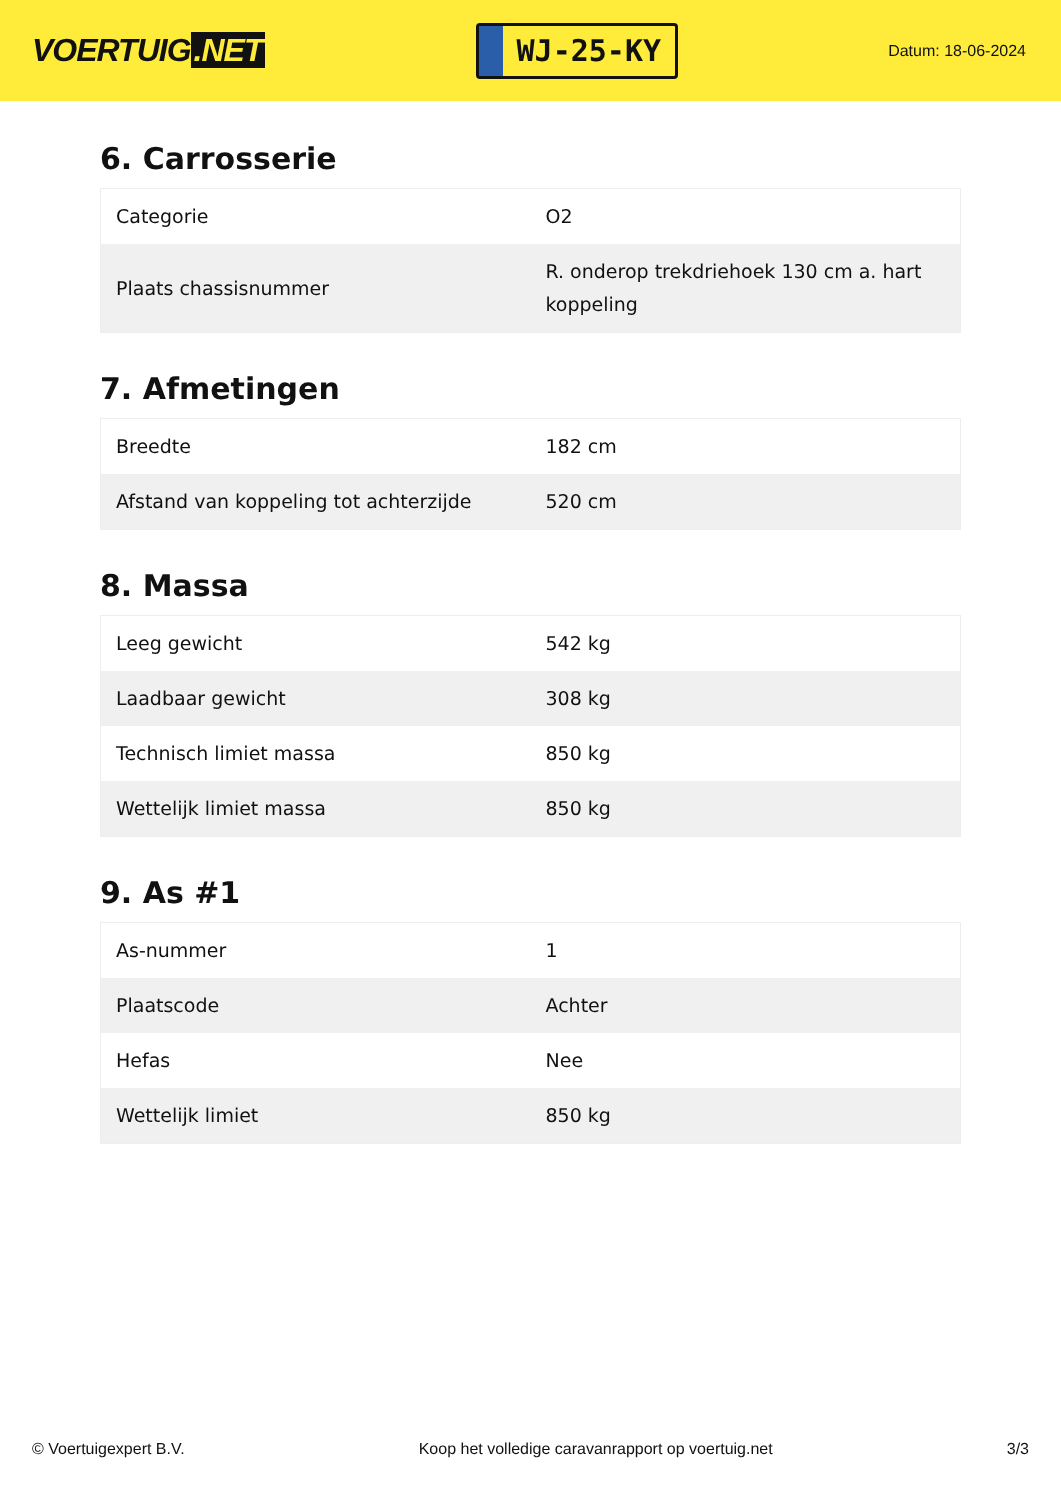VOERTUIG.NET
WJ-25-KY
Datum: 18-06-2024
6. Carrosserie
| Categorie | O2 |
| Plaats chassisnummer | R. onderop trekdriehoek 130 cm a. hart koppeling |
7. Afmetingen
| Breedte | 182 cm |
| Afstand van koppeling tot achterzijde | 520 cm |
8. Massa
| Leeg gewicht | 542 kg |
| Laadbaar gewicht | 308 kg |
| Technisch limiet massa | 850 kg |
| Wettelijk limiet massa | 850 kg |
9. As #1
| As-nummer | 1 |
| Plaatscode | Achter |
| Hefas | Nee |
| Wettelijk limiet | 850 kg |
© Voertuigexpert B.V. Koop het volledige caravanrapport op voertuig.net 3/3